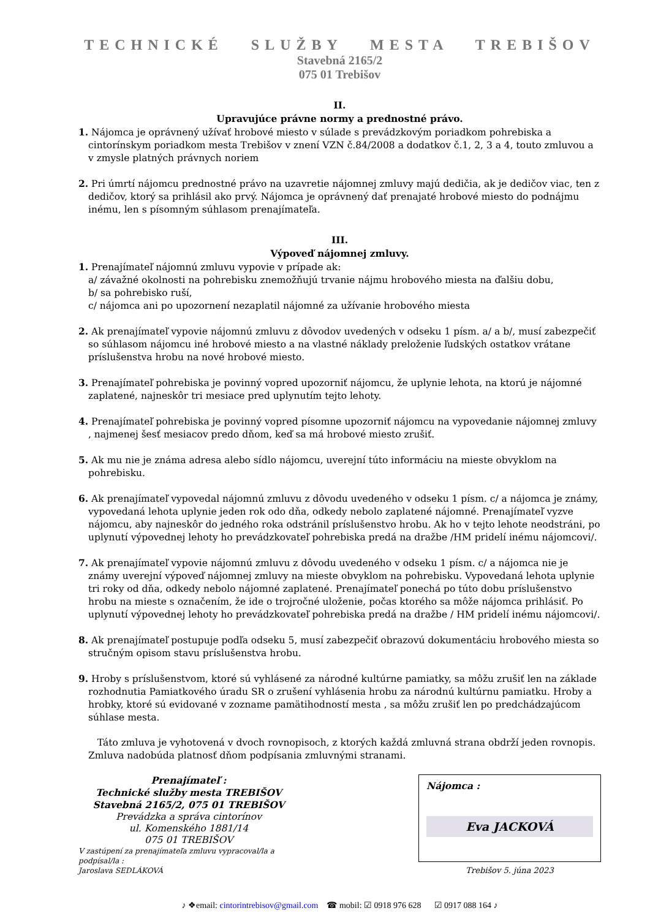TECHNICKÉ SLUŽBY MESTA TREBIŠOV
Stavebná 2165/2
075 01 Trebišov
II.
Upravujúce právne normy a prednostné právo.
1. Nájomca je oprávnený užívať hrobové miesto v súlade s prevádzkovým poriadkom pohrebiska a cintorínskym poriadkom mesta Trebišov v znení VZN č.84/2008 a dodatkov č.1, 2, 3 a 4, touto zmluvou a v zmysle platných právnych noriem
2. Pri úmrtí nájomcu prednostné právo na uzavretie nájomnej zmluvy majú dedičia, ak je dedičov viac, ten z dedičov, ktorý sa prihlásil ako prvý. Nájomca je oprávnený dať prenajaté hrobové miesto do podnájmu inému, len s písomným súhlasom prenajímateľa.
III.
Výpoveď nájomnej zmluvy.
1. Prenajímateľ nájomnú zmluvu vypovie v prípade ak:
a/ závažné okolnosti na pohrebisku znemožňujú trvanie nájmu hrobového miesta na ďalšiu dobu,
b/ sa pohrebisko ruší,
c/ nájomca ani po upozornení nezaplatil nájomné za užívanie hrobového miesta
2. Ak prenajímateľ vypovie nájomnú zmluvu z dôvodov uvedených v odseku 1 písm. a/ a b/, musí zabezpečiť so súhlasom nájomcu iné hrobové miesto a na vlastné náklady preloženie ľudských ostatkov vrátane príslušenstva hrobu na nové hrobové miesto.
3. Prenajímateľ pohrebiska je povinný vopred upozorniť nájomcu, že uplynie lehota, na ktorú je nájomné zaplatené, najneskôr tri mesiace pred uplynutím tejto lehoty.
4. Prenajímateľ pohrebiska je povinný vopred písomne upozorniť nájomcu na vypovedanie nájomnej zmluvy , najmenej šesť mesiacov predo dňom, keď sa má hrobové miesto zrušiť.
5. Ak mu nie je známa adresa alebo sídlo nájomcu, uverejní túto informáciu na mieste obvyklom na pohrebisku.
6. Ak prenajímateľ vypovedal nájomnú zmluvu z dôvodu uvedeného v odseku 1 písm. c/ a nájomca je známy, vypovedaná lehota uplynie jeden rok odo dňa, odkedy nebolo zaplatené nájomné. Prenajímateľ vyzve nájomcu, aby najneskôr do jedného roka odstránil príslušenstvo hrobu. Ak ho v tejto lehote neodstráni, po uplynutí výpovednej lehoty ho prevádzkovateľ pohrebiska predá na dražbe /HM pridelí inému nájomcovi/.
7. Ak prenajímateľ vypovie nájomnú zmluvu z dôvodu uvedeného v odseku 1 písm. c/ a nájomca nie je známy uverejní výpoveď nájomnej zmluvy na mieste obvyklom na pohrebisku. Vypovedaná lehota uplynie tri roky od dňa, odkedy nebolo nájomné zaplatené. Prenajímateľ ponechá po túto dobu príslušenstvo hrobu na mieste s označením, že ide o trojročné uloženie, počas ktorého sa môže nájomca prihlásiť. Po uplynutí výpovednej lehoty ho prevádzkovateľ pohrebiska predá na dražbe / HM pridelí inému nájomcovi/.
8. Ak prenajímateľ postupuje podľa odseku 5, musí zabezpečiť obrazovú dokumentáciu hrobového miesta so stručným opisom stavu príslušenstva hrobu.
9. Hroby s príslušenstvom, ktoré sú vyhlásené za národné kultúrne pamiatky, sa môžu zrušiť len na základe rozhodnutia Pamiatkového úradu SR o zrušení vyhlásenia hrobu za národnú kultúrnu pamiatku. Hroby a hrobky, ktoré sú evidované v zozname pamätihodností mesta , sa môžu zrušiť len po predchádzajúcom súhlase mesta.
Táto zmluva je vyhotovená v dvoch rovnopisoch, z ktorých každá zmluvná strana obdrží jeden rovnopis. Zmluva nadobúda platnosť dňom podpísania zmluvnými stranami.
Prenajímateľ :
Technické služby mesta TREBIŠOV
Stavebná 2165/2, 075 01 TREBIŠOV
Prevádzka a správa cintorínov
ul. Komenského 1881/14
075 01 TREBIŠOV
V zastúpení za prenajímateľa zmluvu vypracoval/la a podpísal/la :
Jaroslava SEDLÁKOVÁ
Nájomca :
Eva JACKOVÁ
Trebišov 5. júna 2023
♪ ❖email: cintorintrebisov@gmail.com ☎ mobil: ☑ 0918 976 628 ☑ 0917 088 164 ♪